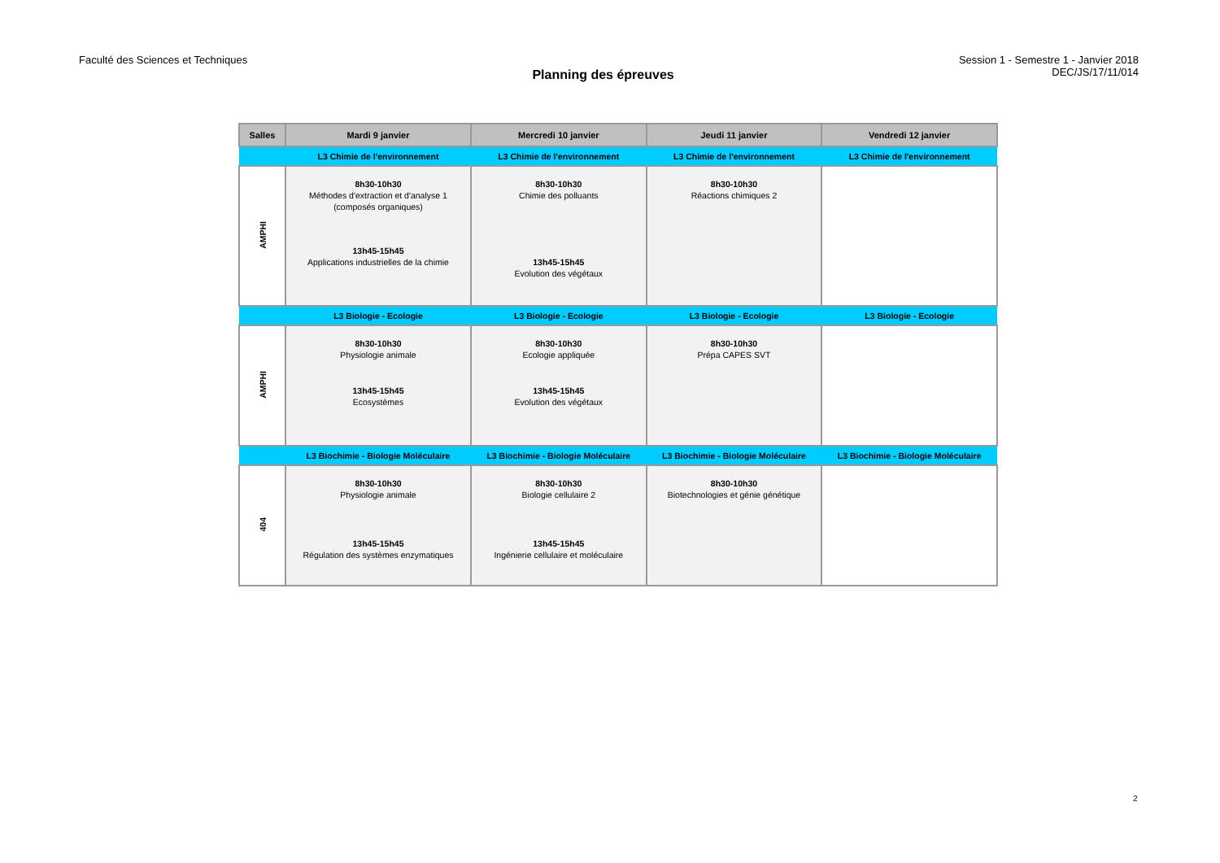Faculté des Sciences et Techniques
Planning des épreuves
Session 1 - Semestre 1 - Janvier 2018
DEC/JS/17/11/014
| Salles | Mardi 9 janvier | Mercredi 10 janvier | Jeudi 11 janvier | Vendredi 12 janvier |
| --- | --- | --- | --- | --- |
| | L3 Chimie de l'environnement | L3 Chimie de l'environnement | L3 Chimie de l'environnement | L3 Chimie de l'environnement |
| AMPHI | 8h30-10h30 Méthodes d'extraction et d'analyse 1 (composés organiques) 13h45-15h45 Applications industrielles de la chimie | 8h30-10h30 Chimie des polluants 13h45-15h45 Evolution des végétaux | 8h30-10h30 Réactions chimiques 2 | |
| | L3 Biologie - Ecologie | L3 Biologie - Ecologie | L3 Biologie - Ecologie | L3 Biologie - Ecologie |
| AMPHI | 8h30-10h30 Physiologie animale 13h45-15h45 Ecosystèmes | 8h30-10h30 Ecologie appliquée 13h45-15h45 Evolution des végétaux | 8h30-10h30 Prépa CAPES SVT | |
| | L3 Biochimie - Biologie Moléculaire | L3 Biochimie - Biologie Moléculaire | L3 Biochimie - Biologie Moléculaire | L3 Biochimie - Biologie Moléculaire |
| 404 | 8h30-10h30 Physiologie animale 13h45-15h45 Régulation des systèmes enzymatiques | 8h30-10h30 Biologie cellulaire 2 13h45-15h45 Ingénierie cellulaire et moléculaire | 8h30-10h30 Biotechnologies et génie génétique | |
2